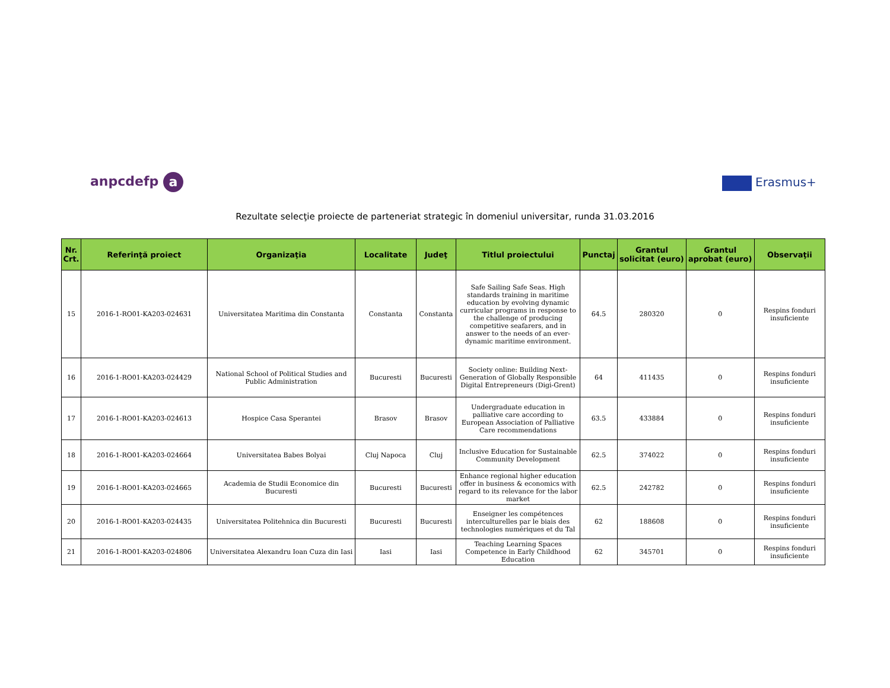anpcdefp a Erasmus+
Rezultate selecţie proiecte de parteneriat strategic în domeniul universitar, runda 31.03.2016
| Nr. Crt. | Referinţă proiect | Organizaţia | Localitate | Judeţ | Titlul proiectului | Punctaj | Grantul solicitat (euro) | Grantul aprobat (euro) | Observaţii |
| --- | --- | --- | --- | --- | --- | --- | --- | --- | --- |
| 15 | 2016-1-RO01-KA203-024631 | Universitatea Maritima din Constanta | Constanta | Constanta | Safe Sailing Safe Seas. High standards training in maritime education by evolving dynamic curricular programs in response to the challenge of producing competitive seafarers, and in answer to the needs of an ever-dynamic maritime environment. | 64.5 | 280320 | 0 | Respins fonduri insuficiente |
| 16 | 2016-1-RO01-KA203-024429 | National School of Political Studies and Public Administration | Bucuresti | Bucuresti | Society online: Building Next-Generation of Globally Responsible Digital Entrepreneurs (Digi-Grent) | 64 | 411435 | 0 | Respins fonduri insuficiente |
| 17 | 2016-1-RO01-KA203-024613 | Hospice Casa Sperantei | Brasov | Brasov | Undergraduate education in palliative care according to European Association of Palliative Care recommendations | 63.5 | 433884 | 0 | Respins fonduri insuficiente |
| 18 | 2016-1-RO01-KA203-024664 | Universitatea Babes Bolyai | Cluj Napoca | Cluj | Inclusive Education for Sustainable Community Development | 62.5 | 374022 | 0 | Respins fonduri insuficiente |
| 19 | 2016-1-RO01-KA203-024665 | Academia de Studii Economice din Bucuresti | Bucuresti | Bucuresti | Enhance regional higher education offer in business & economics with regard to its relevance for the labor market | 62.5 | 242782 | 0 | Respins fonduri insuficiente |
| 20 | 2016-1-RO01-KA203-024435 | Universitatea Politehnica din Bucuresti | Bucuresti | Bucuresti | Enseigner les compétences interculturelles par le biais des technologies numériques et du Tal | 62 | 188608 | 0 | Respins fonduri insuficiente |
| 21 | 2016-1-RO01-KA203-024806 | Universitatea Alexandru Ioan Cuza din Iasi | Iasi | Iasi | Teaching Learning Spaces Competence in Early Childhood Education | 62 | 345701 | 0 | Respins fonduri insuficiente |